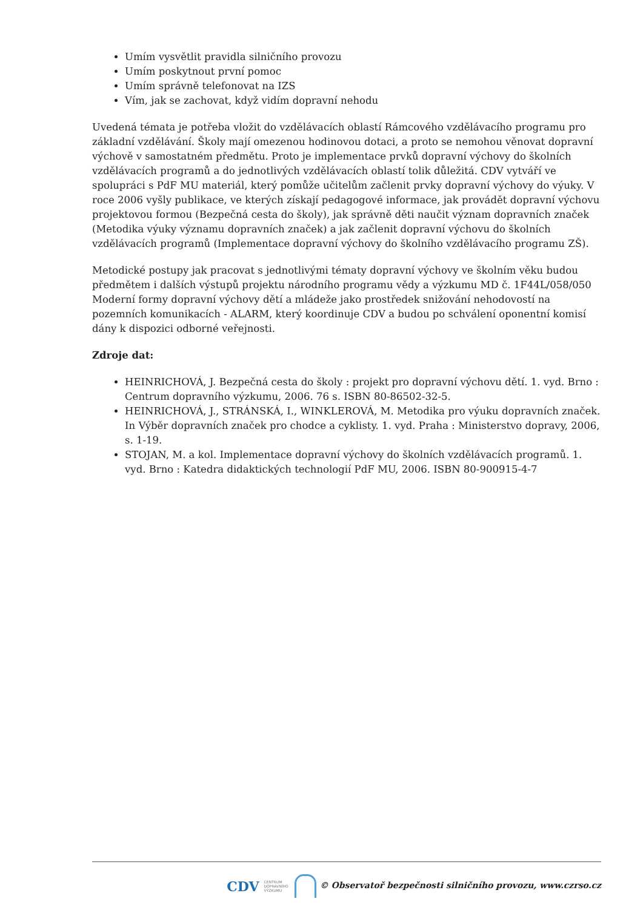Umím vysvětlit pravidla silničního provozu
Umím poskytnout první pomoc
Umím správně telefonovat na IZS
Vím, jak se zachovat, když vidím dopravní nehodu
Uvedená témata je potřeba vložit do vzdělávacích oblastí Rámcového vzdělávacího programu pro základní vzdělávání. Školy mají omezenou hodinovou dotaci, a proto se nemohou věnovat dopravní výchově v samostatném předmětu. Proto je implementace prvků dopravní výchovy do školních vzdělávacích programů a do jednotlivých vzdělávacích oblastí tolik důležitá. CDV vytváří ve spolupráci s PdF MU materiál, který pomůže učitelům začlenit prvky dopravní výchovy do výuky. V roce 2006 vyšly publikace, ve kterých získají pedagogové informace, jak provádět dopravní výchovu projektovou formou (Bezpečná cesta do školy), jak správně děti naučit význam dopravních značek (Metodika výuky významu dopravních značek) a jak začlenit dopravní výchovu do školních vzdělávacích programů (Implementace dopravní výchovy do školního vzdělávacího programu ZŠ).
Metodické postupy jak pracovat s jednotlivými tématy dopravní výchovy ve školním věku budou předmětem i dalších výstupů projektu národního programu vědy a výzkumu MD č. 1F44L/058/050 Moderní formy dopravní výchovy dětí a mládeže jako prostředek snižování nehodovostí na pozemních komunikacích - ALARM, který koordinuje CDV a budou po schválení oponentní komisí dány k dispozici odborné veřejnosti.
Zdroje dat:
HEINRICHOVÁ, J. Bezpečná cesta do školy : projekt pro dopravní výchovu dětí. 1. vyd. Brno : Centrum dopravního výzkumu, 2006. 76 s. ISBN 80-86502-32-5.
HEINRICHOVÁ, J., STRÁNSKÁ, I., WINKLEROVÁ, M. Metodika pro výuku dopravních značek. In Výběr dopravních značek pro chodce a cyklisty. 1. vyd. Praha : Ministerstvo dopravy, 2006, s. 1-19.
STOJAN, M. a kol. Implementace dopravní výchovy do školních vzdělávacích programů. 1. vyd. Brno : Katedra didaktických technologií PdF MU, 2006. ISBN 80-900915-4-7
CDV CENTRUM
DOPRAVNÍHO
VÝZKUMU © Observatoř bezpečnosti silničního provozu, www.czrso.cz